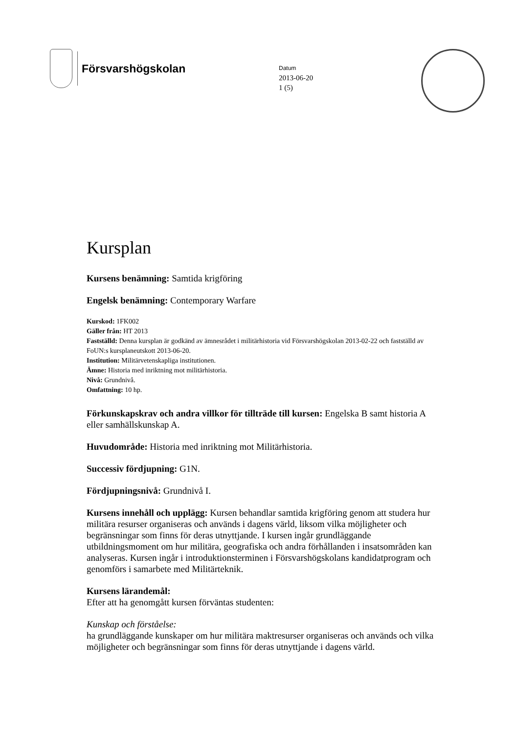Försvarshögskolan
Datum
2013-06-20
1 (5)
Kursplan
Kursens benämning: Samtida krigföring
Engelsk benämning: Contemporary Warfare
Kurskod: 1FK002
Gäller från: HT 2013
Fastställd: Denna kursplan är godkänd av ämnesrådet i militärhistoria vid Försvarshögskolan 2013-02-22 och fastställd av FoUN:s kursplaneutskott 2013-06-20.
Institution: Militärvetenskapliga institutionen.
Ämne: Historia med inriktning mot militärhistoria.
Nivå: Grundnivå.
Omfattning: 10 hp.
Förkunskapskrav och andra villkor för tillträde till kursen: Engelska B samt historia A eller samhällskunskap A.
Huvudområde: Historia med inriktning mot Militärhistoria.
Successiv fördjupning: G1N.
Fördjupningsnivå: Grundnivå I.
Kursens innehåll och upplägg: Kursen behandlar samtida krigföring genom att studera hur militära resurser organiseras och används i dagens värld, liksom vilka möjligheter och begränsningar som finns för deras utnyttjande. I kursen ingår grundläggande utbildningsmoment om hur militära, geografiska och andra förhållanden i insatsområden kan analyseras. Kursen ingår i introduktionsterminen i Försvarshögskolans kandidatprogram och genomförs i samarbete med Militärteknik.
Kursens lärandemål:
Efter att ha genomgått kursen förväntas studenten:
Kunskap och förståelse:
ha grundläggande kunskaper om hur militära maktresurser organiseras och används och vilka möjligheter och begränsningar som finns för deras utnyttjande i dagens värld.